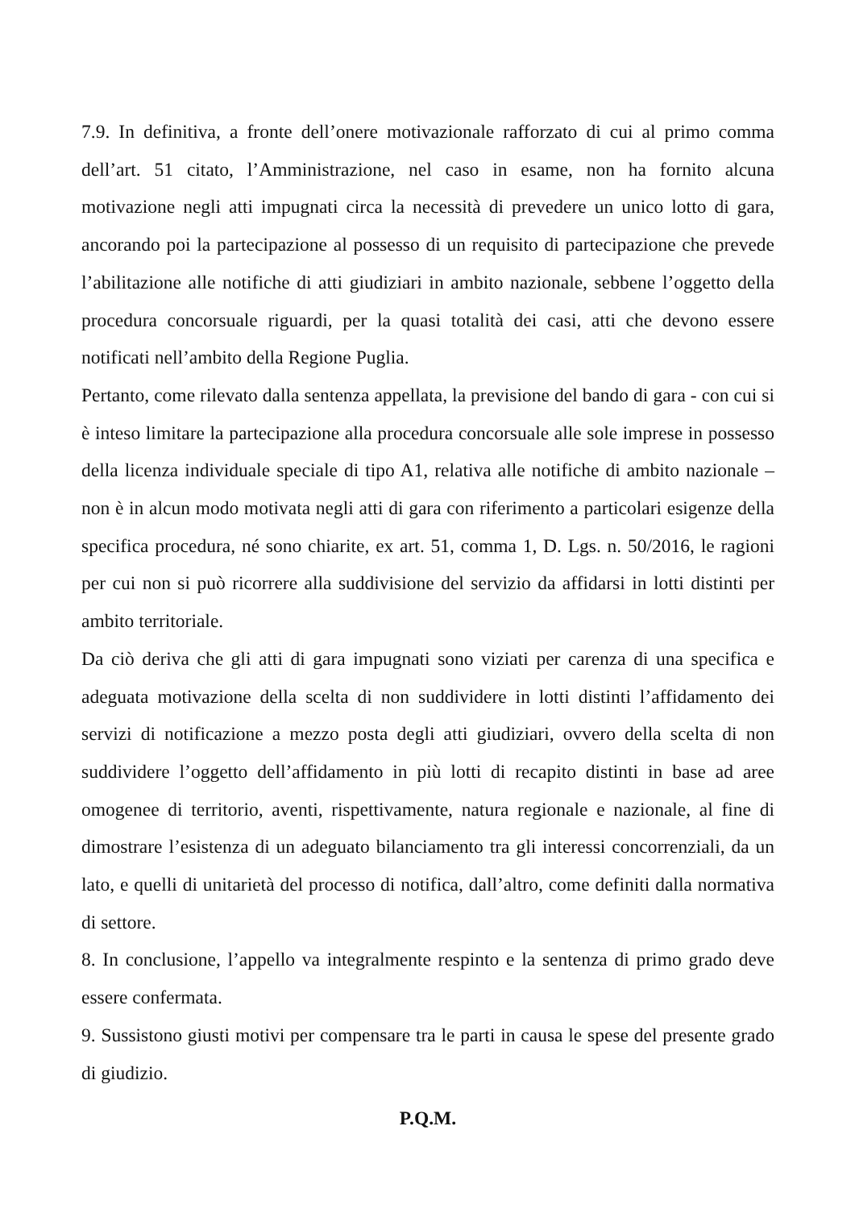7.9. In definitiva, a fronte dell’onere motivazionale rafforzato di cui al primo comma dell’art. 51 citato, l’Amministrazione, nel caso in esame, non ha fornito alcuna motivazione negli atti impugnati circa la necessità di prevedere un unico lotto di gara, ancorando poi la partecipazione al possesso di un requisito di partecipazione che prevede l’abilitazione alle notifiche di atti giudiziari in ambito nazionale, sebbene l’oggetto della procedura concorsuale riguardi, per la quasi totalità dei casi, atti che devono essere notificati nell’ambito della Regione Puglia.
Pertanto, come rilevato dalla sentenza appellata, la previsione del bando di gara - con cui si è inteso limitare la partecipazione alla procedura concorsuale alle sole imprese in possesso della licenza individuale speciale di tipo A1, relativa alle notifiche di ambito nazionale – non è in alcun modo motivata negli atti di gara con riferimento a particolari esigenze della specifica procedura, né sono chiarite, ex art. 51, comma 1, D. Lgs. n. 50/2016, le ragioni per cui non si può ricorrere alla suddivisione del servizio da affidarsi in lotti distinti per ambito territoriale.
Da ciò deriva che gli atti di gara impugnati sono viziati per carenza di una specifica e adeguata motivazione della scelta di non suddividere in lotti distinti l’affidamento dei servizi di notificazione a mezzo posta degli atti giudiziari, ovvero della scelta di non suddividere l’oggetto dell’affidamento in più lotti di recapito distinti in base ad aree omogenee di territorio, aventi, rispettivamente, natura regionale e nazionale, al fine di dimostrare l’esistenza di un adeguato bilanciamento tra gli interessi concorrenziali, da un lato, e quelli di unitarietà del processo di notifica, dall’altro, come definiti dalla normativa di settore.
8. In conclusione, l’appello va integralmente respinto e la sentenza di primo grado deve essere confermata.
9. Sussistono giusti motivi per compensare tra le parti in causa le spese del presente grado di giudizio.
P.Q.M.